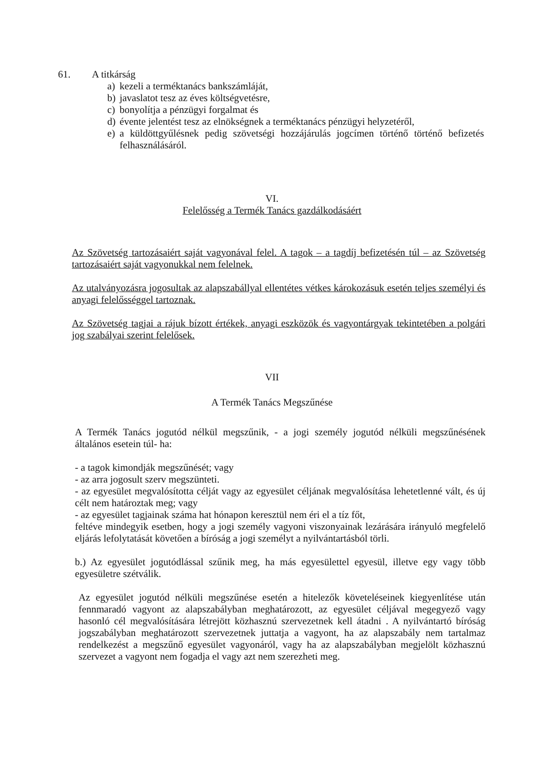61. A titkárság
a) kezeli a terméktanács bankszámláját,
b) javaslatot tesz az éves költségvetésre,
c) bonyolítja a pénzügyi forgalmat és
d) évente jelentést tesz az elnökségnek a terméktanács pénzügyi helyzetéről,
e) a küldöttgyűlésnek pedig szövetségi hozzájárulás jogcímen történő történő befizetés felhasználásáról.
VI.
Felelősség a Termék Tanács gazdálkodásáért
Az Szövetség tartozásaiért saját vagyonával felel. A tagok – a tagdíj befizetésén túl – az Szövetség tartozásaiért saját vagyonukkal nem felelnek.
Az utalványozásra jogosultak az alapszabállyal ellentétes vétkes károkozásuk esetén teljes személyi és anyagi felelősséggel tartoznak.
Az Szövetség tagjai a rájuk bízott értékek, anyagi eszközök és vagyontárgyak tekintetében a polgári jog szabályai szerint felelősek.
VII
A Termék Tanács Megszűnése
A Termék Tanács jogutód nélkül megszűnik, - a jogi személy jogutód nélküli megszűnésének általános esetein túl- ha:
- a tagok kimondják megszűnését; vagy
- az arra jogosult szerv megszünteti.
- az egyesület megvalósította célját vagy az egyesület céljának megvalósítása lehetetlenné vált, és új célt nem határoztak meg; vagy
- az egyesület tagjainak száma hat hónapon keresztül nem éri el a tíz főt,
feltéve mindegyik esetben, hogy a jogi személy vagyoni viszonyainak lezárására irányuló megfelelő eljárás lefolytatását követően a bíróság a jogi személyt a nyilvántartásból törli.
b.) Az egyesület jogutódlással szűnik meg, ha más egyesülettel egyesül, illetve egy vagy több egyesületre szétválik.
Az egyesület jogutód nélküli megszűnése esetén a hitelezők követeléseinek kiegyenlítése után fennmaradó vagyont az alapszabályban meghatározott, az egyesület céljával megegyező vagy hasonló cél megvalósítására létrejött közhasznú szervezetnek kell átadni . A nyilvántartó bíróság jogszabályban meghatározott szervezetnek juttatja a vagyont, ha az alapszabály nem tartalmaz rendelkezést a megszűnő egyesület vagyonáról, vagy ha az alapszabályban megjelölt közhasznú szervezet a vagyont nem fogadja el vagy azt nem szerezheti meg.